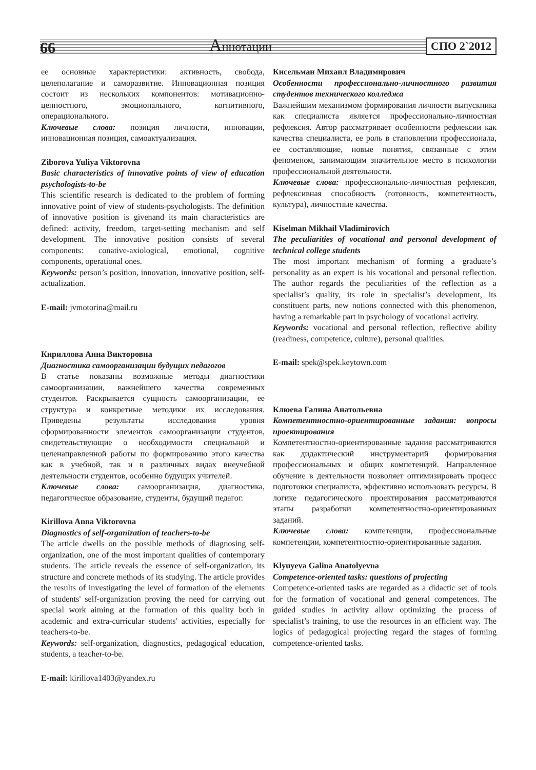66 Аннотации СПО 2`2012
ее основные характеристики: активность, свобода, целеполагание и саморазвитие. Инновационная позиция состоит из нескольких компонентов: мотивационно-ценностного, эмоционального, когнитивного, операционального.
Ключевые слова: позиция личности, инновации, инновационная позиция, самоактуализация.
Ziborova Yuliya Viktorovna
Basic characteristics of innovative points of view of education psychologists-to-be
This scientific research is dedicated to the problem of forming innovative point of view of students-psychologists. The definition of innovative position is givenand its main characteristics are defined: activity, freedom, target-setting mechanism and self development. The innovative position consists of several components: conative-axiological, emotional, cognitive components, operational ones.
Keywords: person’s position, innovation, innovative position, self-actualization.
E-mail: jvmotorina@mail.ru
Кириллова Анна Викторовна
Диагностика самоорганизации будущих педагогов
В статье показаны возможные методы диагностики самоорганизации, важнейшего качества современных студентов. Раскрывается сущность самоорганизации, ее структура и конкретные методики их исследования. Приведены результаты исследования уровня сформированности элементов самоорганизации студентов, свидетельствующие о необходимости специальной и целенаправленной работы по формированию этого качества как в учебной, так и в различных видах внеучебной деятельности студентов, особенно будущих учителей.
Ключевые слова: самоорганизация, диагностика, педагогическое образование, студенты, будущий педагог.
Kirillova Anna Viktorovna
Diagnostics of self-organization of teachers-to-be
The article dwells on the possible methods of diagnosing self-organization, one of the most important qualities of contemporary students. The article reveals the essence of self-organization, its structure and concrete methods of its studying. The article provides the results of investigating the level of formation of the elements of students' self-organization proving the need for carrying out special work aiming at the formation of this quality both in academic and extra-curricular students' activities, especially for teachers-to-be.
Keywords: self-organization, diagnostics, pedagogical education, students, a teacher-to-be.
E-mail: kirillova1403@yandex.ru
Кисельман Михаил Владимирович
Особенности профессионально-личностного развития студентов технического колледжа
Важнейшим механизмом формирования личности выпускника как специалиста является профессионально-личностная рефлексия. Автор рассматривает особенности рефлексии как качества специалиста, ее роль в становлении профессионала, ее составляющие, новые понятия, связанные с этим феноменом, занимающим значительное место в психологии профессиональной деятельности.
Ключевые слова: профессионально-личностная рефлексия, рефлексивная способность (готовность, компетентность, культура), личностные качества.
Kiselman Mikhail Vladimirovich
The peculiarities of vocational and personal development of technical college students
The most important mechanism of forming a graduate’s personality as an expert is his vocational and personal reflection. The author regards the peculiarities of the reflection as a specialist’s quality, its role in specialist’s development, its constituent parts, new notions connected with this phenomenon, having a remarkable part in psychology of vocational activity.
Keywords: vocational and personal reflection, reflective ability (readiness, competence, culture), personal qualities.
E-mail: spek@spek.keytown.com
Клюева Галина Анатольевна
Компетентностно-ориентированные задания: вопросы проектирования
Компетентностно-ориентированные задания рассматриваются как дидактический инструментарий формирования профессиональных и общих компетенций. Направленное обучение в деятельности позволяет оптимизировать процесс подготовки специалиста, эффективно использовать ресурсы. В логике педагогического проектирования рассматриваются этапы разработки компетентностно-ориентированных заданий.
Ключевые слова: компетенции, профессиональные компетенции, компетентностно-ориентированные задания.
Klyuyeva Galina Anatolyevna
Competence-oriented tasks: questions of projecting
Competence-oriented tasks are regarded as a didactic set of tools for the formation of vocational and general competences. The guided studies in activity allow optimizing the process of specialist’s training, to use the resources in an efficient way. The logics of pedagogical projecting regard the stages of forming competence-oriented tasks.